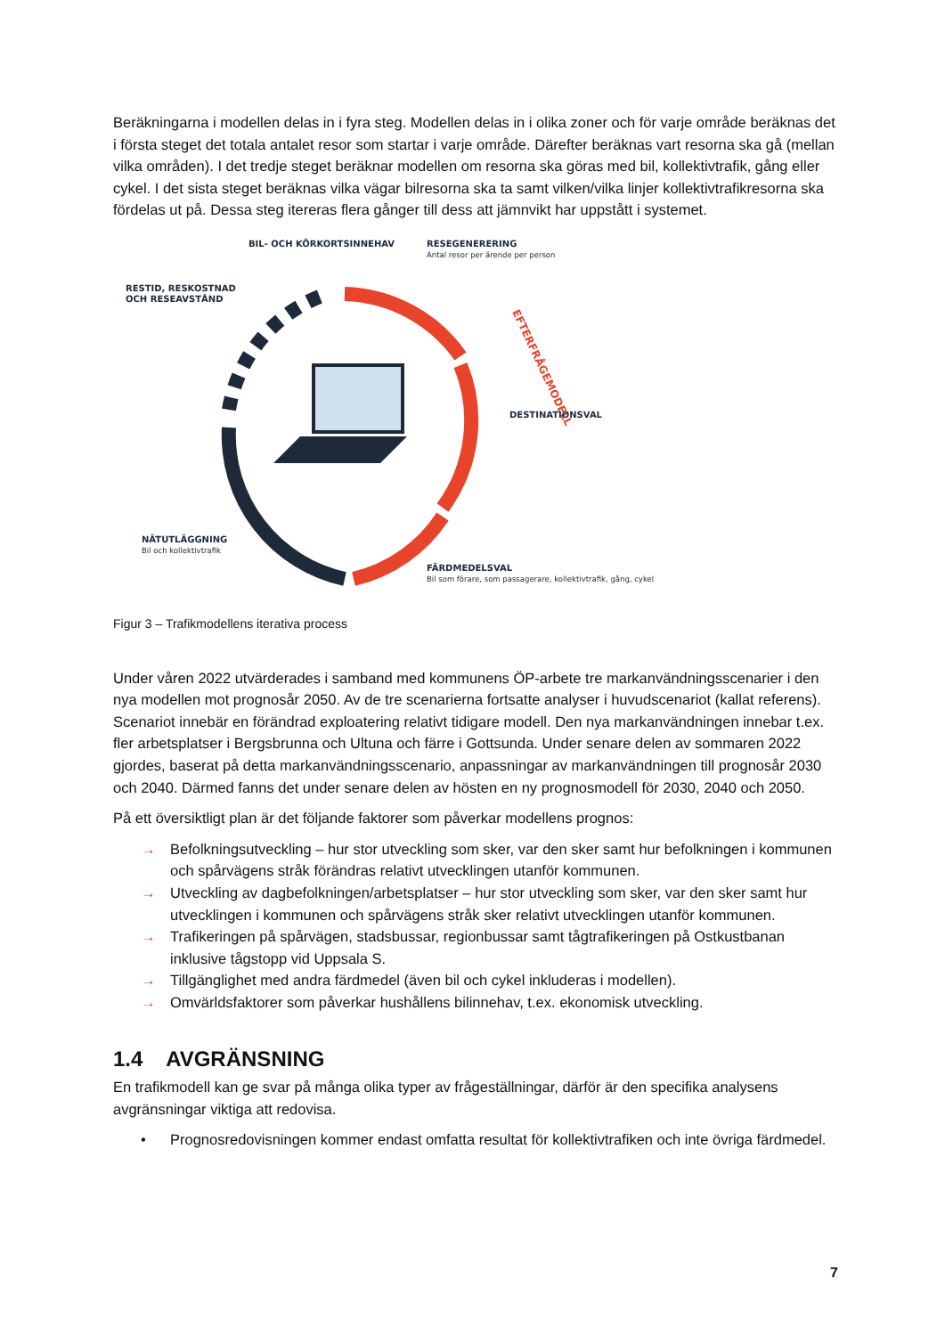Beräkningarna i modellen delas in i fyra steg. Modellen delas in i olika zoner och för varje område beräknas det i första steget det totala antalet resor som startar i varje område. Därefter beräknas vart resorna ska gå (mellan vilka områden). I det tredje steget beräknar modellen om resorna ska göras med bil, kollektivtrafik, gång eller cykel. I det sista steget beräknas vilka vägar bilresorna ska ta samt vilken/vilka linjer kollektivtrafikresorna ska fördelas ut på. Dessa steg itereras flera gånger till dess att jämnvikt har uppstått i systemet.
EFTERFRÅGEMODELL
BIL- OCH KÖRKORTSINNEHAV
RESEGENERERING
Antal resor per ärende per person
RESTID, RESKOSTNAD
OCH RESEAVSTÅND
DESTINATIONSVAL
NÄTUTLÄGGNING
Bil och kollektivtrafik
FÄRDMEDELSVAL
Bil som förare, som passagerare, kollektivtrafik, gång, cykel
Figur 3 – Trafikmodellens iterativa process
Under våren 2022 utvärderades i samband med kommunens ÖP-arbete tre markanvändningsscenarier i den nya modellen mot prognosår 2050. Av de tre scenarierna fortsatte analyser i huvudscenariot (kallat referens). Scenariot innebär en förändrad exploatering relativt tidigare modell. Den nya markanvändningen innebar t.ex. fler arbetsplatser i Bergsbrunna och Ultuna och färre i Gottsunda. Under senare delen av sommaren 2022 gjordes, baserat på detta markanvändningsscenario, anpassningar av markanvändningen till prognosår 2030 och 2040. Därmed fanns det under senare delen av hösten en ny prognosmodell för 2030, 2040 och 2050.
På ett översiktligt plan är det följande faktorer som påverkar modellens prognos:
→ Befolkningsutveckling – hur stor utveckling som sker, var den sker samt hur befolkningen i kommunen och spårvägens stråk förändras relativt utvecklingen utanför kommunen.
→ Utveckling av dagbefolkningen/arbetsplatser – hur stor utveckling som sker, var den sker samt hur utvecklingen i kommunen och spårvägens stråk sker relativt utvecklingen utanför kommunen.
→ Trafikeringen på spårvägen, stadsbussar, regionbussar samt tågtrafikeringen på Ostkustbanan inklusive tågstopp vid Uppsala S.
→ Tillgänglighet med andra färdmedel (även bil och cykel inkluderas i modellen).
→ Omvärldsfaktorer som påverkar hushållens bilinnehav, t.ex. ekonomisk utveckling.
1.4 AVGRÄNSNING
En trafikmodell kan ge svar på många olika typer av frågeställningar, därför är den specifika analysens avgränsningar viktiga att redovisa.
• Prognosredovisningen kommer endast omfatta resultat för kollektivtrafiken och inte övriga färdmedel.
7